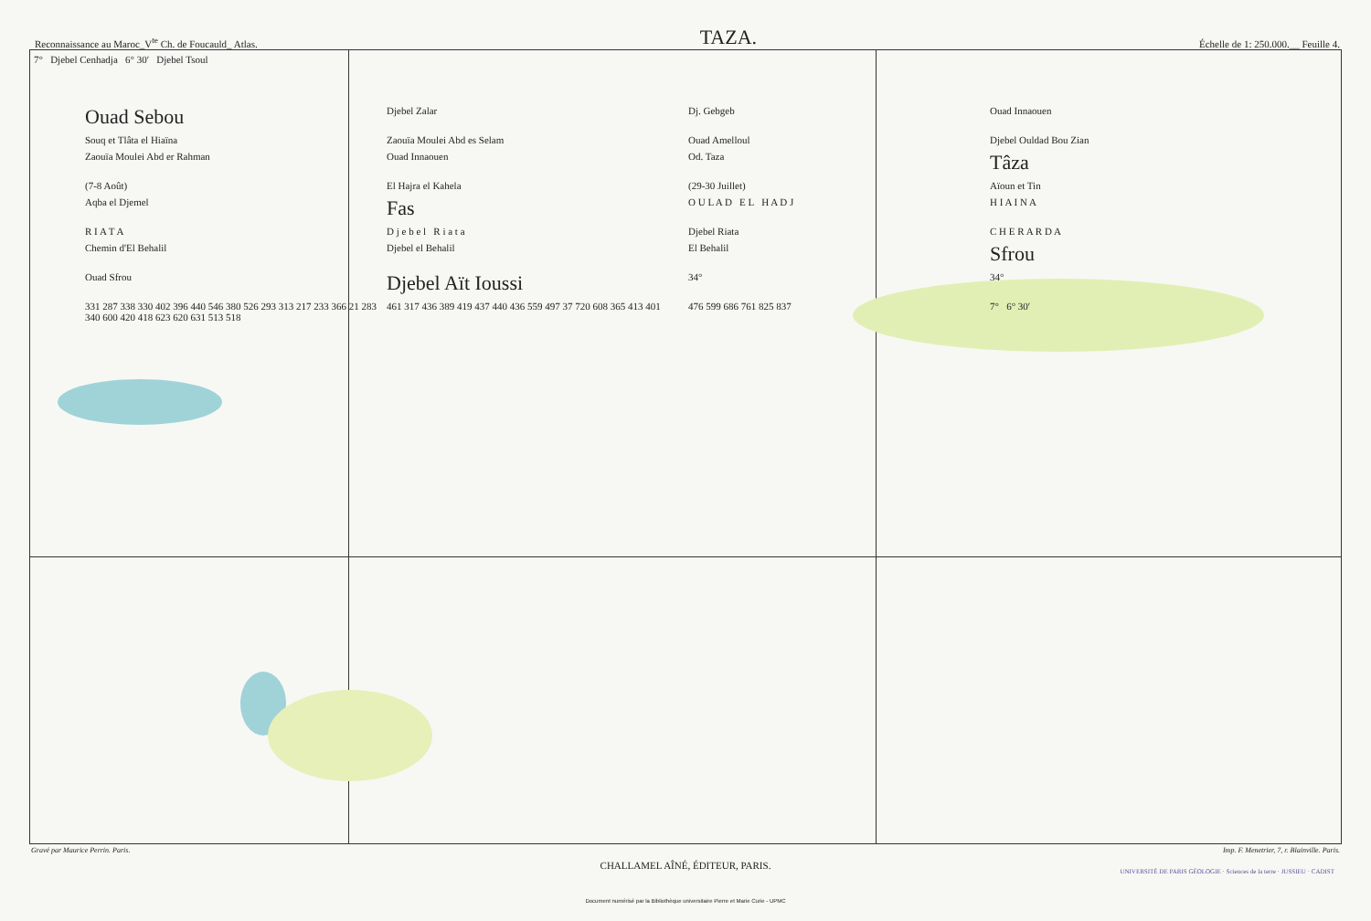Reconnaissance au Maroc_V<sup>te</sup> Ch. de Foucauld_ Atlas. TAZA. Échelle de 1: 250.000.__ Feuille 4.
7° Djebel Cenhadja 6° 30′ Djebel Tsoul
Ouad Sebou Djebel Zalar Dj. Gebgeb Ouad Innaouen Souq et Tlâta el Hiaïna Zaouïa Moulei Abd es Selam Ouad Amelloul Djebel Ouldad Bou Zian Zaouïa Moulei Abd er Rahman Ouad Innaouen Od. Taza Tâza (7-8 Août) El Hajra el Kahela (29-30 Juillet) Aïoun et Tin Aqba el Djemel Fas O U L A D E L H A D J H I A I N A R I A T A D j e b e l R i a t a Djebel Riata C H E R A R D A Chemin d'El Behalil Djebel el Behalil El Behalil Sfrou Ouad Sfrou Djebel Aït Ioussi 34° 34° 331 287 338 330 402 396 440 546 380 526 293 313 217 233 366 21 283 340 600 420 418 623 620 631 513 518 461 317 436 389 419 437 440 436 559 497 37 720 608 365 413 401 476 599 686 761 825 837 7° 6° 30′
Gravé par Maurice Perrin. Paris. Imp. F. Menetrier, 7, r. Blainville. Paris.
CHALLAMEL AÎNÉ, ÉDITEUR, PARIS.
UNIVERSITÉ DE PARIS GÉOLOGIE · Sciences de la terre · JUSSIEU · CADIST
Document numérisé par la Bibliothèque universitaire Pierre et Marie Curie - UPMC